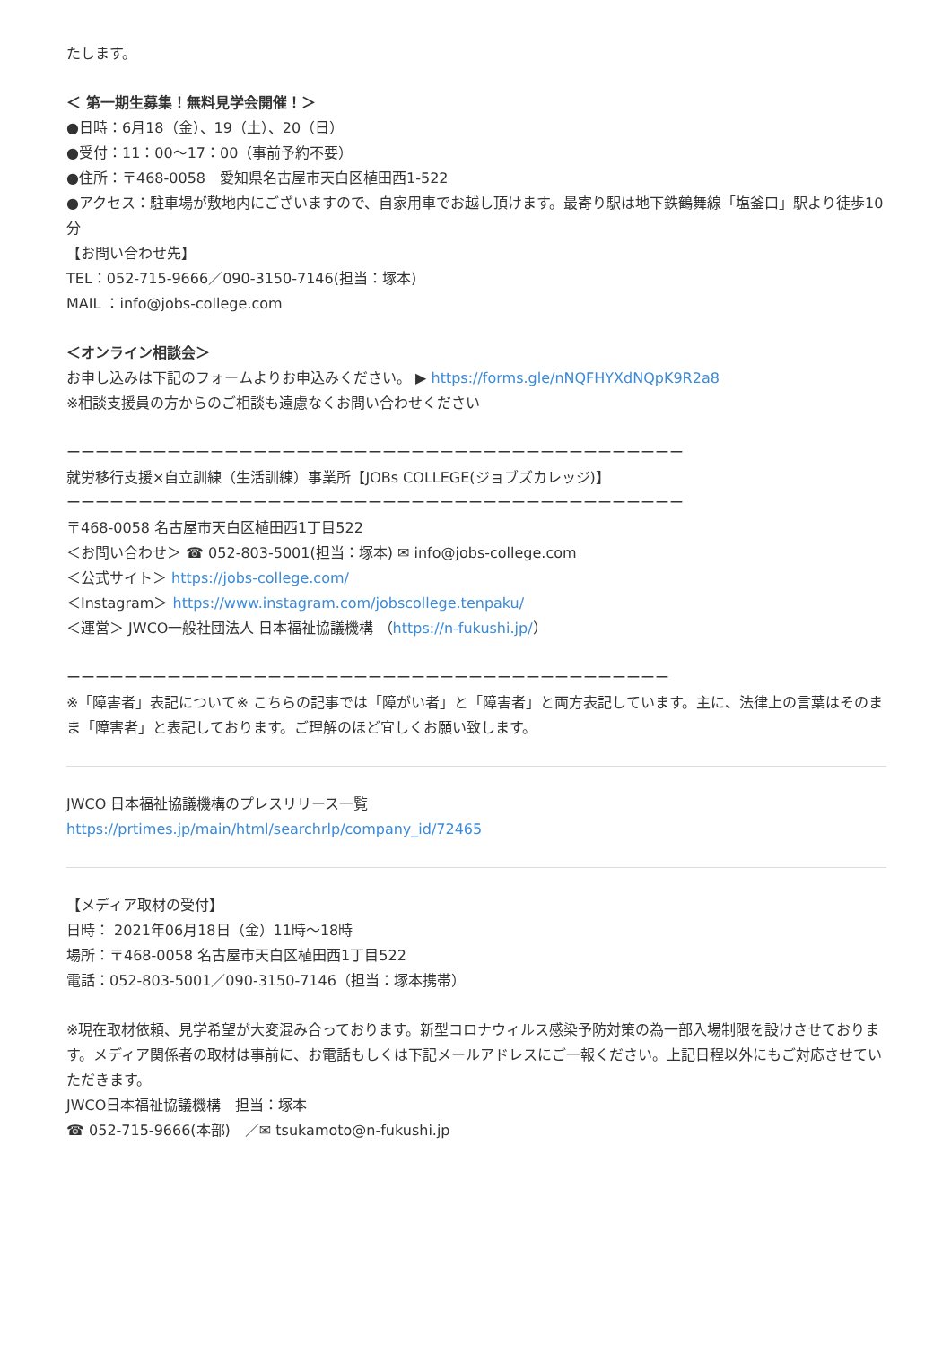たします。
＜ 第一期生募集！無料見学会開催！＞
●日時：6月18（金）、19（土）、20（日）
●受付：11：00～17：00（事前予約不要）
●住所：〒468-0058　愛知県名古屋市天白区植田西1-522
●アクセス：駐車場が敷地内にございますので、自家用車でお越し頂けます。最寄り駅は地下鉄鶴舞線「塩釜口」駅より徒歩10分
【お問い合わせ先】
TEL：052-715-9666／090-3150-7146(担当：塚本)
MAIL ：info@jobs-college.com
＜オンライン相談会＞
お申し込みは下記のフォームよりお申込みください。 ▶ https://forms.gle/nNQFHYXdNQpK9R2a8
※相談支援員の方からのご相談も遠慮なくお問い合わせください
ーーーーーーーーーーーーーーーーーーーーーーーーーーーーーーーーーーーーーーーーーーー
就労移行支援×自立訓練（生活訓練）事業所【JOBs COLLEGE(ジョブズカレッジ)】
ーーーーーーーーーーーーーーーーーーーーーーーーーーーーーーーーーーーーーーーーーーー
〒468-0058 名古屋市天白区植田西1丁目522
＜お問い合わせ＞ ☎ 052-803-5001(担当：塚本) ✉ info@jobs-college.com
＜公式サイト＞ https://jobs-college.com/
＜Instagram＞ https://www.instagram.com/jobscollege.tenpaku/
＜運営＞ JWCO一般社団法人 日本福祉協議機構 （https://n-fukushi.jp/）
ーーーーーーーーーーーーーーーーーーーーーーーーーーーーーーーーーーーーーーーーーー
※「障害者」表記について※ こちらの記事では「障がい者」と「障害者」と両方表記しています。主に、法律上の言葉はそのまま「障害者」と表記しております。ご理解のほど宜しくお願い致します。
JWCO 日本福祉協議機構のプレスリリース一覧
https://prtimes.jp/main/html/searchrlp/company_id/72465
【メディア取材の受付】
日時： 2021年06月18日（金）11時～18時
場所：〒468-0058 名古屋市天白区植田西1丁目522
電話：052-803-5001／090-3150-7146（担当：塚本携帯）
※現在取材依頼、見学希望が大変混み合っております。新型コロナウィルス感染予防対策の為一部入場制限を設けさせております。メディア関係者の取材は事前に、お電話もしくは下記メールアドレスにご一報ください。上記日程以外にもご対応させていただきます。
JWCO日本福祉協議機構　担当：塚本
☎ 052-715-9666(本部)　／✉ tsukamoto@n-fukushi.jp